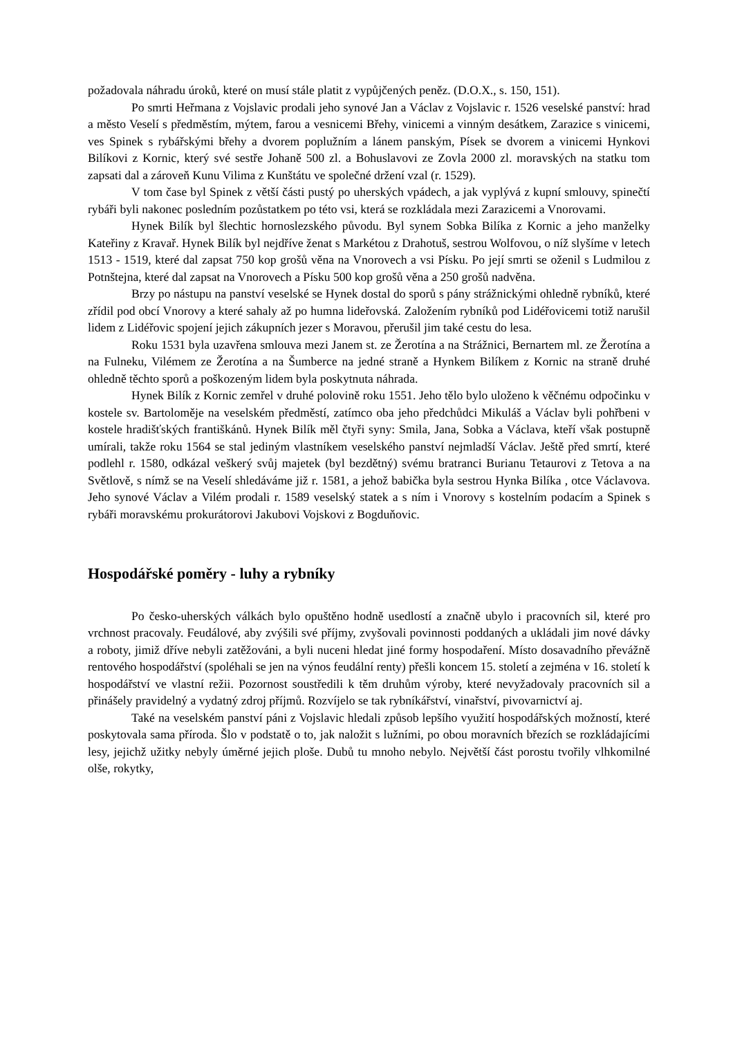požadovala náhradu úroků, které on musí stále platit z vypůjčených peněz. (D.O.X., s. 150, 151).
Po smrti Heřmana z Vojslavic prodali jeho synové Jan a Václav z Vojslavic r. 1526 veselské panství: hrad a město Veselí s předměstím, mýtem, farou a vesnicemi Břehy, vinicemi a vinným desátkem, Zarazice s vinicemi, ves Spinek s rybářskými břehy a dvorem poplužním a lánem panským, Písek se dvorem a vinicemi Hynkovi Bilíkovi z Kornic, který své sestře Johaně 500 zl. a Bohuslavovi ze Zovla 2000 zl. moravských na statku tom zapsati dal a zároveň Kunu Vilima z Kunštátu ve společné držení vzal (r. 1529).
V tom čase byl Spinek z větší části pustý po uherských vpádech, a jak vyplývá z kupní smlouvy, spinečtí rybáři byli nakonec posledním pozůstatkem po této vsi, která se rozkládala mezi Zarazicemi a Vnorovami.
Hynek Bilík byl šlechtic hornoslezského původu. Byl synem Sobka Bilíka z Kornic a jeho manželky Kateřiny z Kravař. Hynek Bilík byl nejdříve ženat s Markétou z Drahotuš, sestrou Wolfovou, o níž slyšíme v letech 1513 - 1519, které dal zapsat 750 kop grošů věna na Vnorovech a vsi Písku. Po její smrti se oženil s Ludmilou z Potnštejna, které dal zapsat na Vnorovech a Písku 500 kop grošů věna a 250 grošů nadvěna.
Brzy po nástupu na panství veselské se Hynek dostal do sporů s pány strážnickými ohledně rybníků, které zřídil pod obcí Vnorovy a které sahaly až po humna lideřovská. Založením rybníků pod Lidéřovicemi totiž narušil lidem z Lidéřovic spojení jejich zákupních jezer s Moravou, přerušil jim také cestu do lesa.
Roku 1531 byla uzavřena smlouva mezi Janem st. ze Žerotína a na Strážnici, Bernartem ml. ze Žerotína a na Fulneku, Vilémem ze Žerotína a na Šumberce na jedné straně a Hynkem Bilíkem z Kornic na straně druhé ohledně těchto sporů a poškozeným lidem byla poskytnuta náhrada.
Hynek Bilík z Kornic zemřel v druhé polovině roku 1551. Jeho tělo bylo uloženo k věčnému odpočinku v kostele sv. Bartoloměje na veselském předměstí, zatímco oba jeho předchůdci Mikuláš a Václav byli pohřbeni v kostele hradišťských františkánů. Hynek Bilík měl čtyři syny: Smila, Jana, Sobka a Václava, kteří však postupně umírali, takže roku 1564 se stal jediným vlastníkem veselského panství nejmladší Václav. Ještě před smrtí, které podlehl r. 1580, odkázal veškerý svůj majetek (byl bezdětný) svému bratranci Burianu Tetaurovi z Tetova a na Světlově, s nímž se na Veselí shledáváme již r. 1581, a jehož babička byla sestrou Hynka Bilíka , otce Václavova. Jeho synové Václav a Vilém prodali r. 1589 veselský statek a s ním i Vnorovy s kostelním podacím a Spinek s rybáři moravskému prokurátorovi Jakubovi Vojskovi z Bogduňovic.
Hospodářské poměry - luhy a rybníky
Po česko-uherských válkách bylo opuštěno hodně usedlostí a značně ubylo i pracovních sil, které pro vrchnost pracovaly. Feudálové, aby zvýšili své příjmy, zvyšovali povinnosti poddaných a ukládali jim nové dávky a roboty, jimiž dříve nebyli zatěžováni, a byli nuceni hledat jiné formy hospodaření. Místo dosavadního převážně rentového hospodářství (spoléhali se jen na výnos feudální renty) přešli koncem 15. století a zejména v 16. století k hospodářství ve vlastní režii. Pozornost soustředili k těm druhům výroby, které nevyžadovaly pracovních sil a přinášely pravidelný a vydatný zdroj příjmů. Rozvíjelo se tak rybníkářství, vinařství, pivovarnictví aj.
Také na veselském panství páni z Vojslavic hledali způsob lepšího využití hospodářských možností, které poskytovala sama příroda. Šlo v podstatě o to, jak naložit s lužními, po obou moravních březích se rozkládajícími lesy, jejichž užitky nebyly úměrné jejich ploše. Dubů tu mnoho nebylo. Největší část porostu tvořily vlhkomilné olše, rokytky,